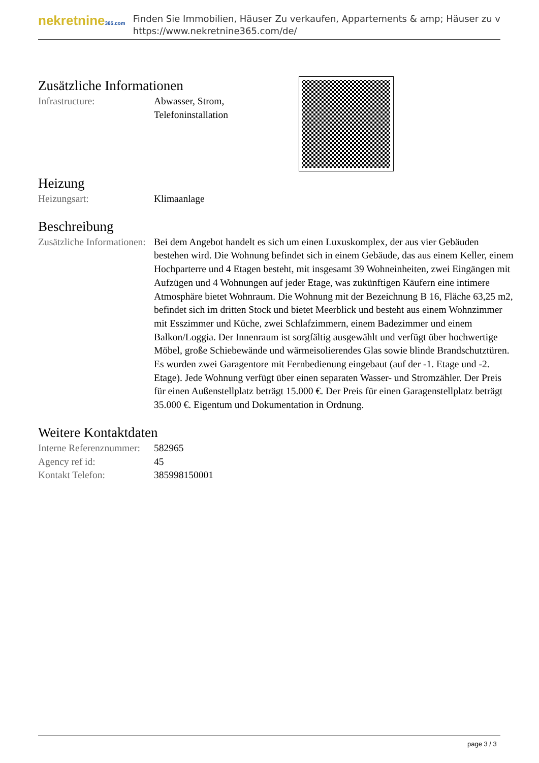nekretnine365.com
Finden Sie Immobilien, Häuser Zu verkaufen, Appartements & amp; Häuser zu v
https://www.nekretnine365.com/de/
Zusätzliche Informationen
| Infrastructure: | Abwasser, Strom, Telefoninstallation |
Heizung
| Heizungsart: | Klimaanlage |
Beschreibung
| Zusätzliche Informationen: | Bei dem Angebot handelt es sich um einen Luxuskomplex, der aus vier Gebäuden bestehen wird. Die Wohnung befindet sich in einem Gebäude, das aus einem Keller, einem Hochparterre und 4 Etagen besteht, mit insgesamt 39 Wohneinheiten, zwei Eingängen mit Aufzügen und 4 Wohnungen auf jeder Etage, was zukünftigen Käufern eine intimere Atmosphäre bietet Wohnraum. Die Wohnung mit der Bezeichnung B 16, Fläche 63,25 m2, befindet sich im dritten Stock und bietet Meerblick und besteht aus einem Wohnzimmer mit Esszimmer und Küche, zwei Schlafzimmern, einem Badezimmer und einem Balkon/Loggia. Der Innenraum ist sorgfältig ausgewählt und verfügt über hochwertige Möbel, große Schiebewände und wärmeisolierendes Glas sowie blinde Brandschutztüren. Es wurden zwei Garagentore mit Fernbedienung eingebaut (auf der -1. Etage und -2. Etage). Jede Wohnung verfügt über einen separaten Wasser- und Stromzähler. Der Preis für einen Außenstellplatz beträgt 15.000 €. Der Preis für einen Garagenstellplatz beträgt 35.000 €. Eigentum und Dokumentation in Ordnung. |
Weitere Kontaktdaten
| Interne Referenznummer: | 582965 |
| Agency ref id: | 45 |
| Kontakt Telefon: | 385998150001 |
page 3 / 3